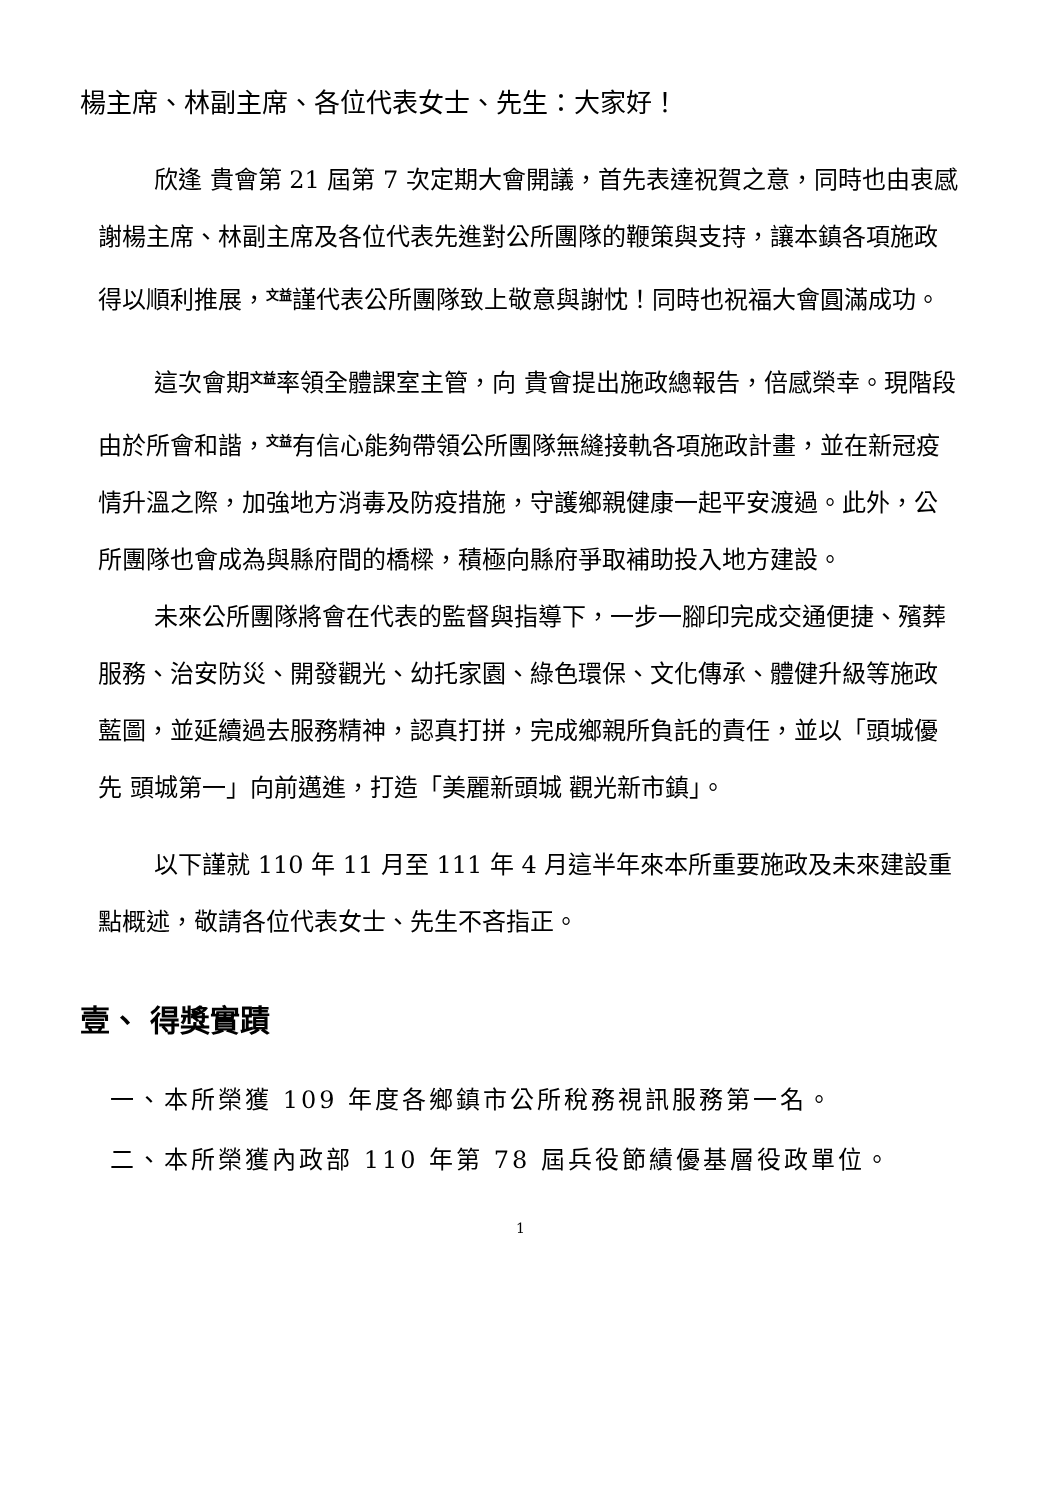楊主席、林副主席、各位代表女士、先生：大家好！
欣逢 貴會第 21 屆第 7 次定期大會開議，首先表達祝賀之意，同時也由衷感謝楊主席、林副主席及各位代表先進對公所團隊的鞭策與支持，讓本鎮各項施政得以順利推展，<sup>文益</sup>謹代表公所團隊致上敬意與謝忱！同時也祝福大會圓滿成功。
這次會期<sup>文益</sup>率領全體課室主管，向 貴會提出施政總報告，倍感榮幸。現階段由於所會和諧，<sup>文益</sup>有信心能夠帶領公所團隊無縫接軌各項施政計畫，並在新冠疫情升溫之際，加強地方消毒及防疫措施，守護鄉親健康一起平安渡過。此外，公所團隊也會成為與縣府間的橋樑，積極向縣府爭取補助投入地方建設。
未來公所團隊將會在代表的監督與指導下，一步一腳印完成交通便捷、殯葬服務、治安防災、開發觀光、幼托家園、綠色環保、文化傳承、體健升級等施政藍圖，並延續過去服務精神，認真打拼，完成鄉親所負託的責任，並以「頭城優先 頭城第一」向前邁進，打造「美麗新頭城 觀光新市鎮」。
以下謹就 110 年 11 月至 111 年 4 月這半年來本所重要施政及未來建設重點概述，敬請各位代表女士、先生不吝指正。
壹、 得獎實蹟
一、本所榮獲 109 年度各鄉鎮市公所稅務視訊服務第一名。
二、本所榮獲內政部 110 年第 78 屆兵役節績優基層役政單位。
1